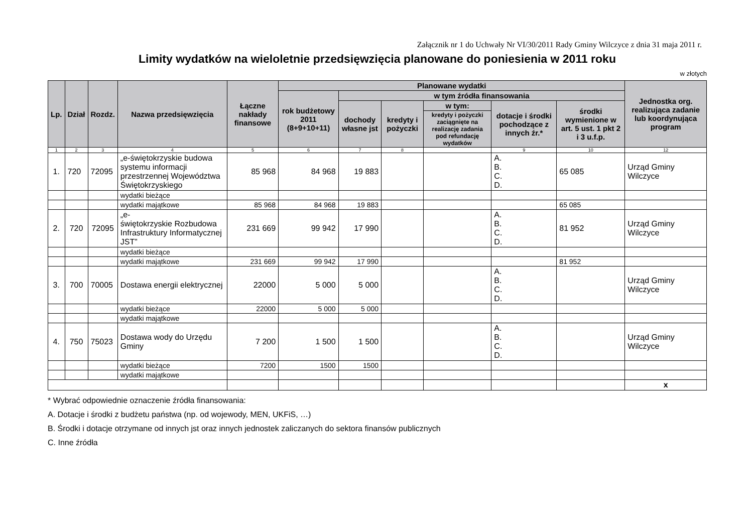Załącznik nr 1 do Uchwały Nr VI/30/2011 Rady Gminy Wilczyce z dnia 31 maja 2011 r.
Limity wydatków na wieloletnie przedsięwzięcia planowane do poniesienia w 2011 roku
w złotych
| Lp. | Dział | Rozdz. | Nazwa przedsięwzięcia | Łączne nakłady finansowe | Planowane wydatki | | | | | | Jednostka org. realizująca zadanie lub koordynująca program |
| --- | --- | --- | --- | --- | --- | --- | --- | --- | --- | --- | --- |
| | | | | | rok budżetowy 2011 (8+9+10+11) | w tym źródła finansowania | | | | | |
| | | | | | | dochody własne jst | kredyty i pożyczki | w tym: | dotacje i środki pochodzące z innych źr.* | środki wymienione w art. 5 ust. 1 pkt 2 i 3 u.f.p. | |
| | | | | | | | | kredyty i pożyczki zaciągnięte na realizację zadania pod refundację wydatków | | | |
| 1 | 2 | 3 | 4 | 5 | 6 | 7 | 8 | | 9 | 10 | 12 |
| 1. | 720 | 72095 | „e-świętokrzyskie budowa systemu informacji przestrzennej Województwa Świętokrzyskiego | 85 968 | 84 968 | 19 883 | | | A. B. C. D. | 65 085 | Urząd Gminy Wilczyce |
| | | | wydatki bieżące | | | | | | | | |
| | | | wydatki majątkowe | 85 968 | 84 968 | 19 883 | | | | 65 085 | |
| 2. | 720 | 72095 | „e- świętokrzyskie Rozbudowa Infrastruktury Informatycznej JST” | 231 669 | 99 942 | 17 990 | | | A. B. C. D. | 81 952 | Urząd Gminy Wilczyce |
| | | | wydatki bieżące | | | | | | | | |
| | | | wydatki majątkowe | 231 669 | 99 942 | 17 990 | | | | 81 952 | |
| 3. | 700 | 70005 | Dostawa energii elektrycznej | 22000 | 5 000 | 5 000 | | | A. B. C. D. | | Urząd Gminy Wilczyce |
| | | | wydatki bieżące | 22000 | 5 000 | 5 000 | | | | | |
| | | | wydatki majątkowe | | | | | | | | |
| 4. | 750 | 75023 | Dostawa wody do Urzędu Gminy | 7 200 | 1 500 | 1 500 | | | A. B. C. D. | | Urząd Gminy Wilczyce |
| | | | wydatki bieżące | 7200 | 1500 | 1500 | | | | | |
| | | | wydatki majątkowe | | | | | | | | |
| | | | | | | | | | | | x |
* Wybrać odpowiednie oznaczenie źródła finansowania:
A. Dotacje i środki z budżetu państwa (np. od wojewody, MEN, UKFiS, …)
B. Środki i dotacje otrzymane od innych jst oraz innych jednostek zaliczanych do sektora finansów publicznych
C. Inne źródła